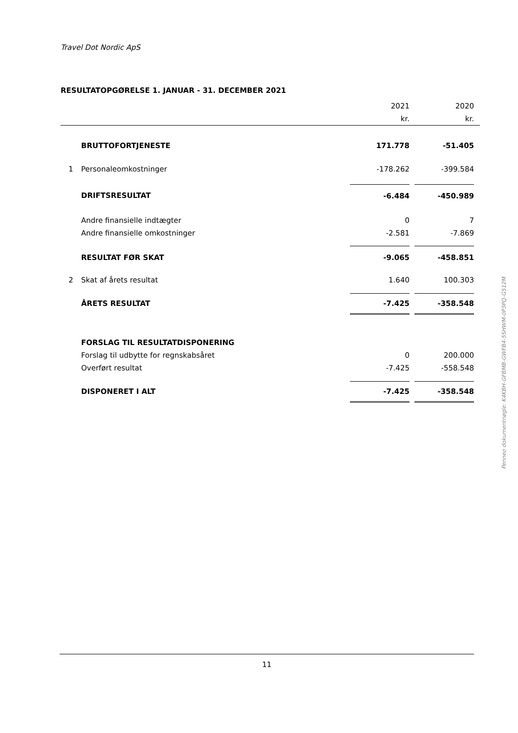Travel Dot Nordic ApS
RESULTATOPGØRELSE 1. JANUAR - 31. DECEMBER 2021
| | | 2021 | | 2020 | |
| --- | --- | --- | --- | --- | --- |
| | | kr. | | kr. | |
| | BRUTTOFORTJENESTE | 171.778 | | -51.405 | |
| 1 | Personaleomkostninger | -178.262 | | -399.584 | |
| | DRIFTSRESULTAT | -6.484 | | -450.989 | |
| | Andre finansielle indtægter | 0 | | 7 | |
| | Andre finansielle omkostninger | -2.581 | | -7.869 | |
| | RESULTAT FØR SKAT | -9.065 | | -458.851 | |
| 2 | Skat af årets resultat | 1.640 | | 100.303 | |
| | ÅRETS RESULTAT | -7.425 | | -358.548 | |
| | FORSLAG TIL RESULTATDISPONERING | | | | |
| | Forslag til udbytte for regnskabsåret | 0 | | 200.000 | |
| | Overført resultat | -7.425 | | -558.548 | |
| | DISPONERET I ALT | -7.425 | | -358.548 | |
Penneo dokumentnøgle: K4KBH-GFBMB-GWFB4-5SHWM-0P3PQ-G512M
11